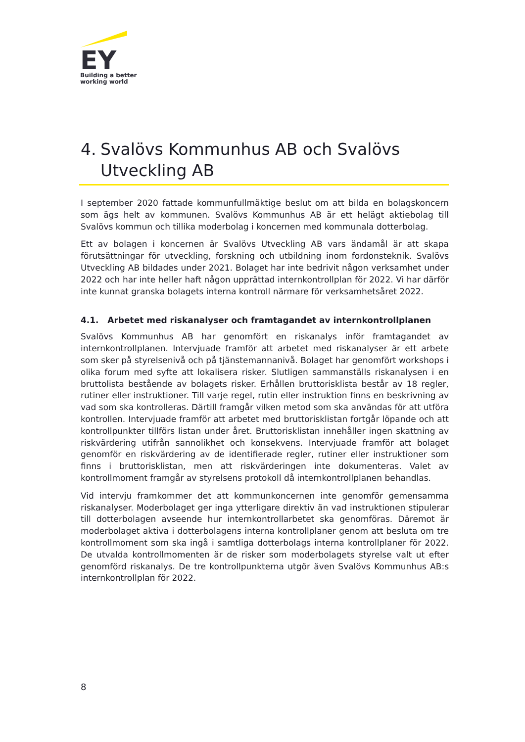EY
Building a better
working world
4. Svalövs Kommunhus AB och Svalövs Utveckling AB
I september 2020 fattade kommunfullmäktige beslut om att bilda en bolagskoncern som ägs helt av kommunen. Svalövs Kommunhus AB är ett helägt aktiebolag till Svalövs kommun och tillika moderbolag i koncernen med kommunala dotterbolag.
Ett av bolagen i koncernen är Svalövs Utveckling AB vars ändamål är att skapa förutsättningar för utveckling, forskning och utbildning inom fordonsteknik. Svalövs Utveckling AB bildades under 2021. Bolaget har inte bedrivit någon verksamhet under 2022 och har inte heller haft någon upprättad internkontrollplan för 2022. Vi har därför inte kunnat granska bolagets interna kontroll närmare för verksamhetsåret 2022.
4.1. Arbetet med riskanalyser och framtagandet av internkontrollplanen
Svalövs Kommunhus AB har genomfört en riskanalys inför framtagandet av internkontrollplanen. Intervjuade framför att arbetet med riskanalyser är ett arbete som sker på styrelsenivå och på tjänstemannanivå. Bolaget har genomfört workshops i olika forum med syfte att lokalisera risker. Slutligen sammanställs riskanalysen i en bruttolista bestående av bolagets risker. Erhållen bruttorisklista består av 18 regler, rutiner eller instruktioner. Till varje regel, rutin eller instruktion finns en beskrivning av vad som ska kontrolleras. Därtill framgår vilken metod som ska användas för att utföra kontrollen. Intervjuade framför att arbetet med bruttorisklistan fortgår löpande och att kontrollpunkter tillförs listan under året. Bruttorisklistan innehåller ingen skattning av riskvärdering utifrån sannolikhet och konsekvens. Intervjuade framför att bolaget genomför en riskvärdering av de identifierade regler, rutiner eller instruktioner som finns i bruttorisklistan, men att riskvärderingen inte dokumenteras. Valet av kontrollmoment framgår av styrelsens protokoll då internkontrollplanen behandlas.
Vid intervju framkommer det att kommunkoncernen inte genomför gemensamma riskanalyser. Moderbolaget ger inga ytterligare direktiv än vad instruktionen stipulerar till dotterbolagen avseende hur internkontrollarbetet ska genomföras. Däremot är moderbolaget aktiva i dotterbolagens interna kontrollplaner genom att besluta om tre kontrollmoment som ska ingå i samtliga dotterbolags interna kontrollplaner för 2022. De utvalda kontrollmomenten är de risker som moderbolagets styrelse valt ut efter genomförd riskanalys. De tre kontrollpunkterna utgör även Svalövs Kommunhus AB:s internkontrollplan för 2022.
8